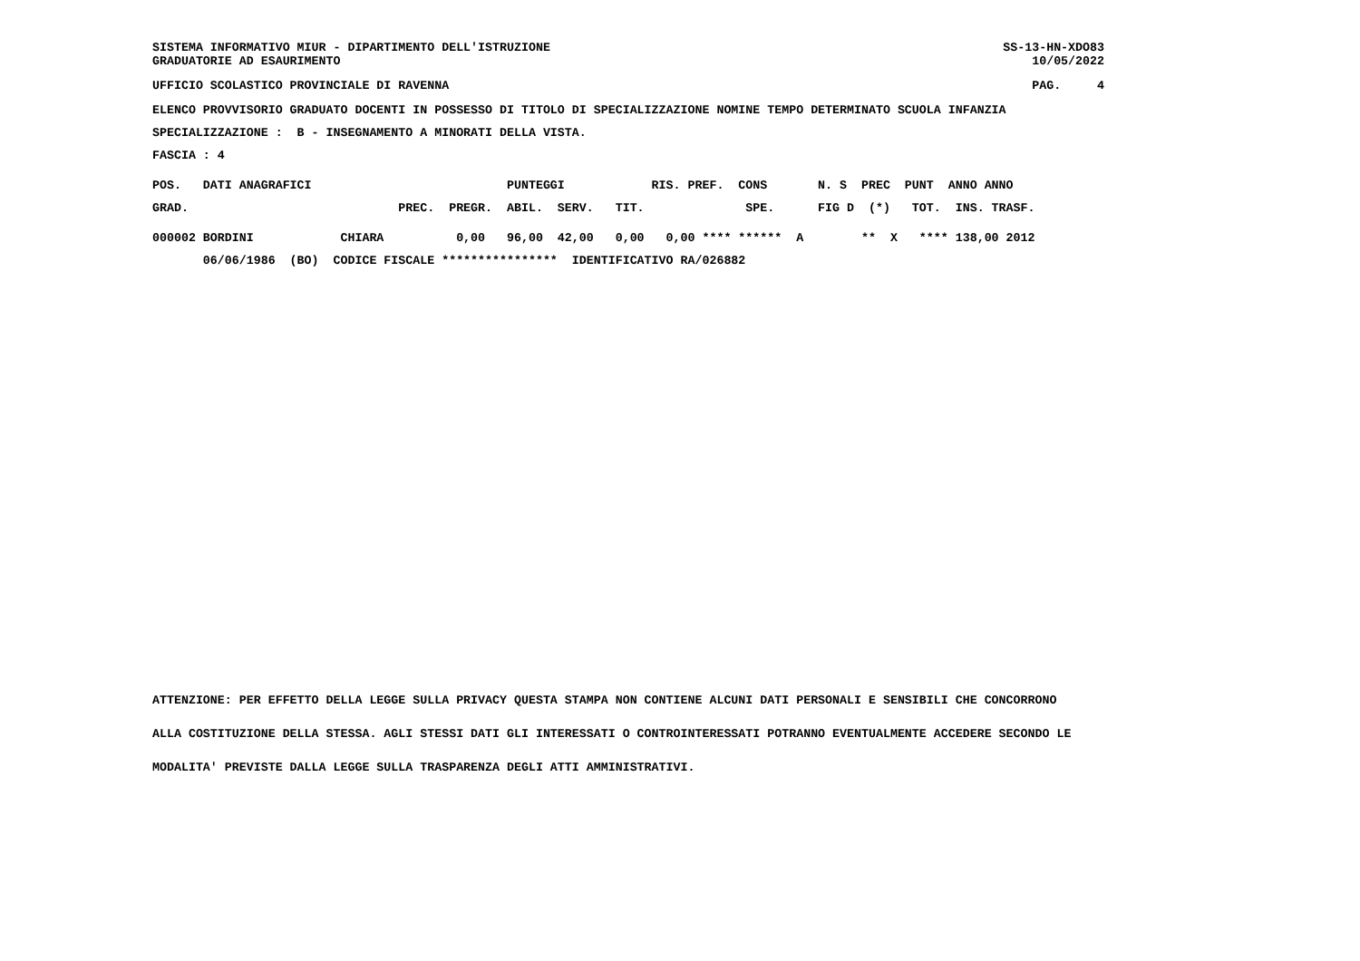SISTEMA INFORMATIVO MIUR - DIPARTIMENTO DELL'ISTRUZIONE
GRADUATORIE AD ESAURIMENTO
SS-13-HN-XDO83
10/05/2022
UFFICIO SCOLASTICO PROVINCIALE DI RAVENNA
PAG.     4
ELENCO PROVVISORIO GRADUATO DOCENTI IN POSSESSO DI TITOLO DI SPECIALIZZAZIONE NOMINE TEMPO DETERMINATO SCUOLA INFANZIA
SPECIALIZZAZIONE :  B - INSEGNAMENTO A MINORATI DELLA VISTA.
FASCIA : 4
POS.   DATI ANAGRAFICI                           PUNTEGGI            RIS. PREF.  CONS       N. S  PREC  PUNT  ANNO ANNO
GRAD.                             PREC.  PREGR.  ABIL.  SERV.   TIT.              SPE.      FIG D  (*)   TOT.  INS. TRASF.
000002 BORDINI            CHIARA          0,00   96,00  42,00   0,00   0,00 **** ******  A        **  X   **** 138,00 2012
       06/06/1986  (BO)  CODICE FISCALE ****************  IDENTIFICATIVO RA/026882
ATTENZIONE: PER EFFETTO DELLA LEGGE SULLA PRIVACY QUESTA STAMPA NON CONTIENE ALCUNI DATI PERSONALI E SENSIBILI CHE CONCORRONO
ALLA COSTITUZIONE DELLA STESSA. AGLI STESSI DATI GLI INTERESSATI O CONTROINTERESSATI POTRANNO EVENTUALMENTE ACCEDERE SECONDO LE
MODALITA' PREVISTE DALLA LEGGE SULLA TRASPARENZA DEGLI ATTI AMMINISTRATIVI.